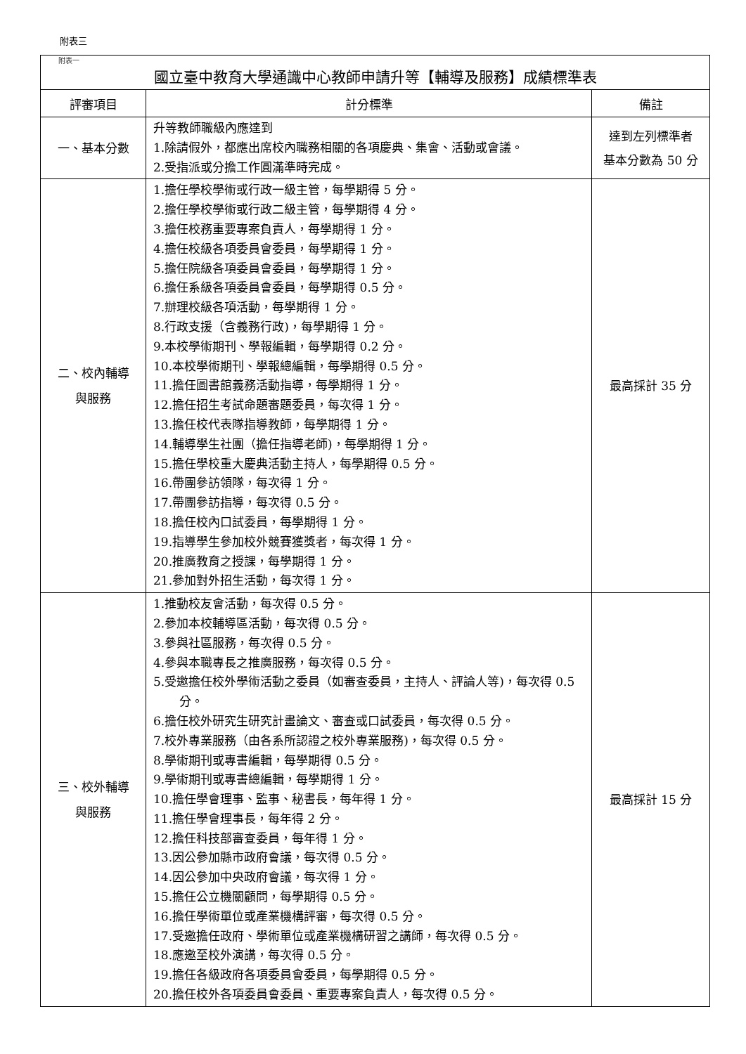附表三
| 附表一 國立臺中教育大學通識中心教師申請升等【輔導及服務】成績標準表 | | |
| 評審項目 | 計分標準 | 備註 |
| 一、基本分數 | 升等教師職級內應達到 1.除請假外，都應出席校內職務相關的各項慶典、集會、活動或會議。 2.受指派或分擔工作圓滿準時完成。 | 達到左列標準者 基本分數為 50 分 |
| 二、校內輔導 與服務 | 1.擔任學校學術或行政一級主管，每學期得 5 分。 2.擔任學校學術或行政二級主管，每學期得 4 分。 3.擔任校務重要專案負責人，每學期得 1 分。 4.擔任校級各項委員會委員，每學期得 1 分。 5.擔任院級各項委員會委員，每學期得 1 分。 6.擔任系級各項委員會委員，每學期得 0.5 分。 7.辦理校級各項活動，每學期得 1 分。 8.行政支援（含義務行政)，每學期得 1 分。 9.本校學術期刊、學報編輯，每學期得 0.2 分。 10.本校學術期刊、學報總編輯，每學期得 0.5 分。 11.擔任圖書館義務活動指導，每學期得 1 分。 12.擔任招生考試命題審題委員，每次得 1 分。 13.擔任校代表隊指導教師，每學期得 1 分。 14.輔導學生社團（擔任指導老師)，每學期得 1 分。 15.擔任學校重大慶典活動主持人，每學期得 0.5 分。 16.帶團參訪領隊，每次得 1 分。 17.帶團參訪指導，每次得 0.5 分。 18.擔任校內口試委員，每學期得 1 分。 19.指導學生參加校外競賽獲獎者，每次得 1 分。 20.推廣教育之授課，每學期得 1 分。 21.參加對外招生活動，每次得 1 分。 | 最高採計 35 分 |
| 三、校外輔導 與服務 | 1.推動校友會活動，每次得 0.5 分。 2.參加本校輔導區活動，每次得 0.5 分。 3.參與社區服務，每次得 0.5 分。 4.參與本職專長之推廣服務，每次得 0.5 分。 5.受邀擔任校外學術活動之委員（如審查委員，主持人、評論人等)，每次得 0.5 分。 6.擔任校外研究生研究計畫論文、審查或口試委員，每次得 0.5 分。 7.校外專業服務（由各系所認證之校外專業服務)，每次得 0.5 分。 8.學術期刊或專書編輯，每學期得 0.5 分。 9.學術期刊或專書總編輯，每學期得 1 分。 10.擔任學會理事、監事、秘書長，每年得 1 分。 11.擔任學會理事長，每年得 2 分。 12.擔任科技部審查委員，每年得 1 分。 13.因公參加縣市政府會議，每次得 0.5 分。 14.因公參加中央政府會議，每次得 1 分。 15.擔任公立機關顧問，每學期得 0.5 分。 16.擔任學術單位或產業機構評審，每次得 0.5 分。 17.受邀擔任政府、學術單位或產業機構研習之講師，每次得 0.5 分。 18.應邀至校外演講，每次得 0.5 分。 19.擔任各級政府各項委員會委員，每學期得 0.5 分。 20.擔任校外各項委員會委員、重要專案負責人，每次得 0.5 分。 | 最高採計 15 分 |